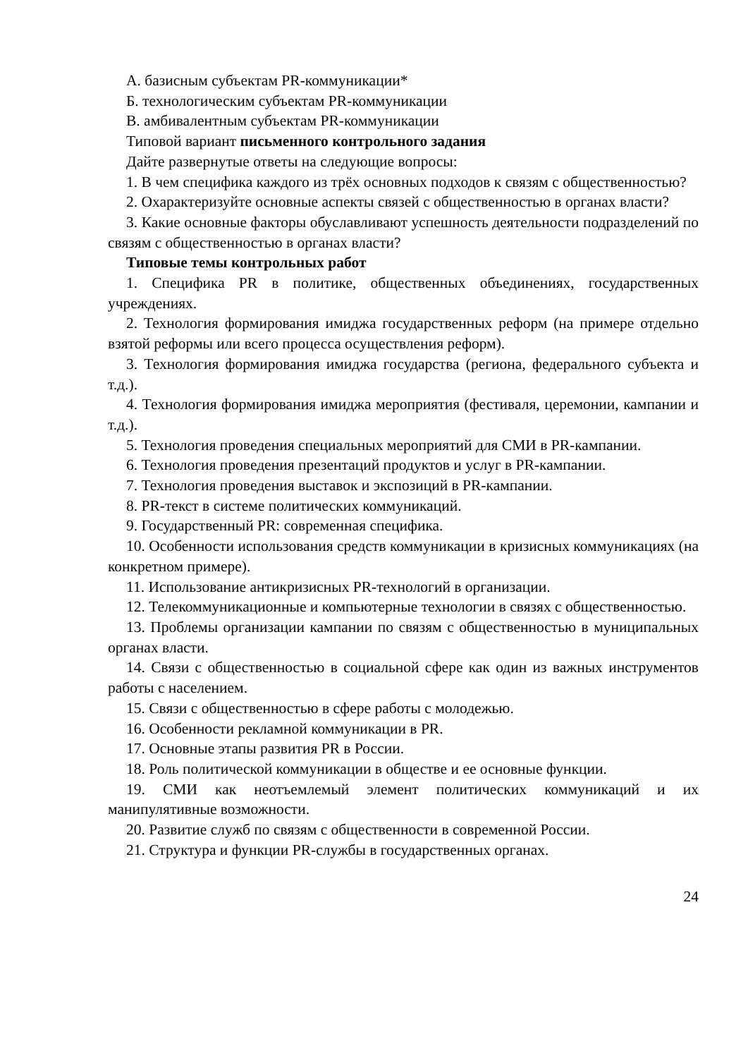А. базисным субъектам PR-коммуникации*
Б. технологическим субъектам PR-коммуникации
В. амбивалентным субъектам PR-коммуникации
Типовой вариант письменного контрольного задания
Дайте развернутые ответы на следующие вопросы:
1. В чем специфика каждого из трёх основных подходов к связям с общественностью?
2. Охарактеризуйте основные аспекты связей с общественностью в органах власти?
3. Какие основные факторы обуславливают успешность деятельности подразделений по связям с общественностью в органах власти?
Типовые темы контрольных работ
1. Специфика PR в политике, общественных объединениях, государственных учреждениях.
2. Технология формирования имиджа государственных реформ (на примере отдельно взятой реформы или всего процесса осуществления реформ).
3. Технология формирования имиджа государства (региона, федерального субъекта и т.д.).
4. Технология формирования имиджа мероприятия (фестиваля, церемонии, кампании и т.д.).
5. Технология проведения специальных мероприятий для СМИ в PR-кампании.
6. Технология проведения презентаций продуктов и услуг в PR-кампании.
7. Технология проведения выставок и экспозиций в PR-кампании.
8. PR-текст в системе политических коммуникаций.
9. Государственный PR: современная специфика.
10. Особенности использования средств коммуникации в кризисных коммуникациях (на конкретном примере).
11. Использование антикризисных PR-технологий в организации.
12. Телекоммуникационные и компьютерные технологии в связях с общественностью.
13. Проблемы организации кампании по связям с общественностью в муниципальных органах власти.
14. Связи с общественностью в социальной сфере как один из важных инструментов работы с населением.
15. Связи с общественностью в сфере работы с молодежью.
16. Особенности рекламной коммуникации в PR.
17. Основные этапы развития PR в России.
18. Роль политической коммуникации в обществе и ее основные функции.
19. СМИ как неотъемлемый элемент политических коммуникаций и их манипулятивные возможности.
20. Развитие служб по связям с общественности в современной России.
21. Структура и функции PR-службы в государственных органах.
24